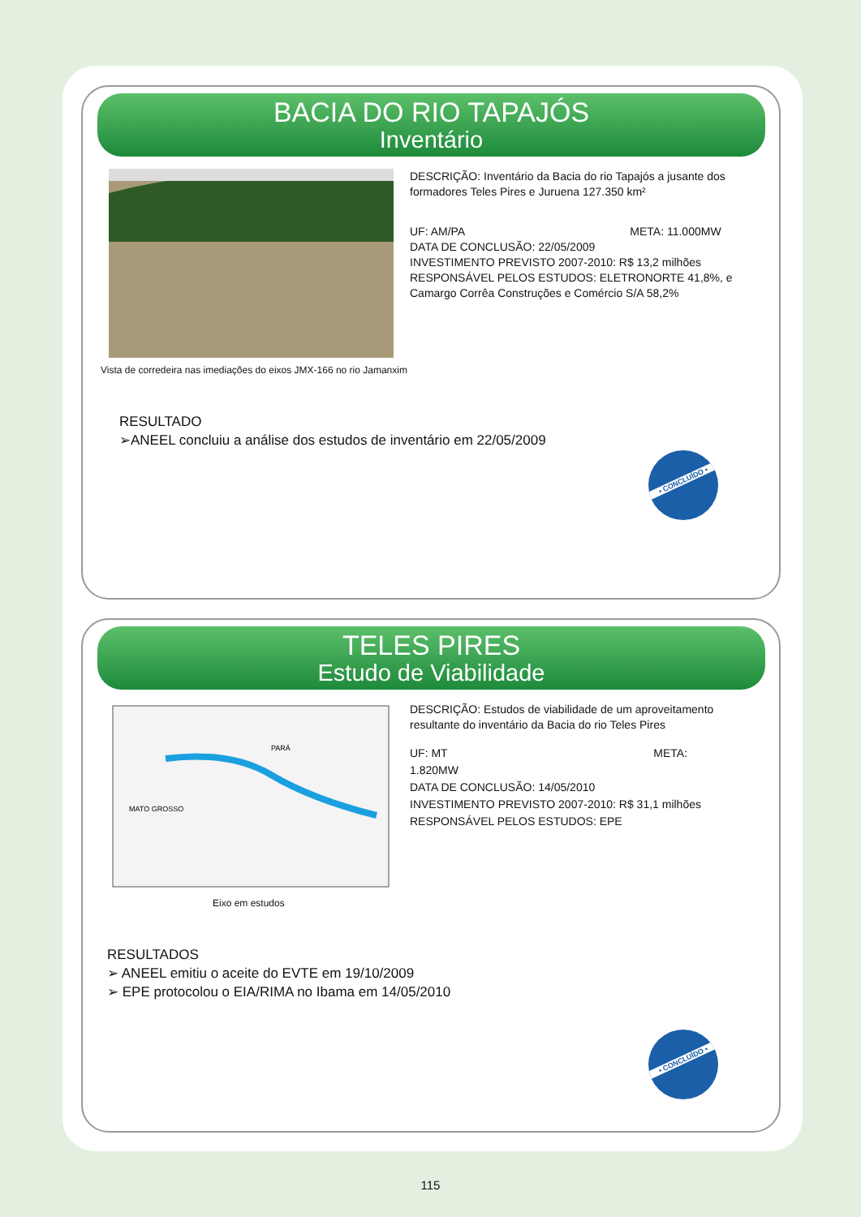BACIA DO RIO TAPAJÓS
Inventário
DESCRIÇÃO: Inventário da Bacia do rio Tapajós a jusante dos formadores Teles Pires e Juruena 127.350 km²
UF: AM/PA META: 11.000MW
DATA DE CONCLUSÃO: 22/05/2009
INVESTIMENTO PREVISTO 2007-2010: R$ 13,2 milhões
RESPONSÁVEL PELOS ESTUDOS: ELETRONORTE 41,8%, e
Camargo Corrêa Construções e Comércio S/A 58,2%
Vista de corredeira nas imediações do eixos JMX-166 no rio Jamanxim
RESULTADO
➢ANEEL concluiu a análise dos estudos de inventário em 22/05/2009
• CONCLUÍDO •
TELES PIRES
Estudo de Viabilidade
MATO GROSSO
PARÁ
DESCRIÇÃO: Estudos de viabilidade de um aproveitamento resultante do inventário da Bacia do rio Teles Pires
UF: MT META: 1.820MW
DATA DE CONCLUSÃO: 14/05/2010
INVESTIMENTO PREVISTO 2007-2010: R$ 31,1 milhões
RESPONSÁVEL PELOS ESTUDOS: EPE
Eixo em estudos
RESULTADOS
➢ ANEEL emitiu o aceite do EVTE em 19/10/2009
➢ EPE protocolou o EIA/RIMA no Ibama em 14/05/2010
• CONCLUÍDO •
115